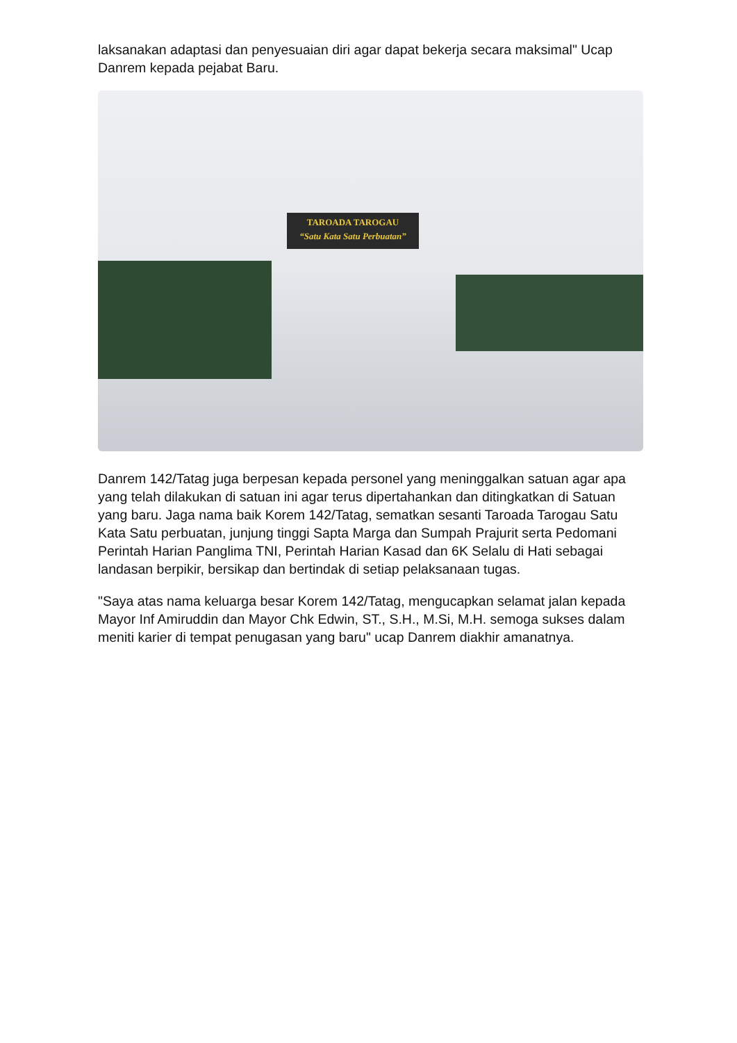laksanakan adaptasi dan penyesuaian diri agar dapat bekerja secara maksimal" Ucap Danrem kepada pejabat Baru.
TAROADA TAROGAU
“Satu Kata Satu Perbuatan”
Danrem 142/Tatag juga berpesan kepada personel yang meninggalkan satuan agar apa yang telah dilakukan di satuan ini agar terus dipertahankan dan ditingkatkan di Satuan yang baru. Jaga nama baik Korem 142/Tatag, sematkan sesanti Taroada Tarogau Satu Kata Satu perbuatan, junjung tinggi Sapta Marga dan Sumpah Prajurit serta Pedomani Perintah Harian Panglima TNI, Perintah Harian Kasad dan 6K Selalu di Hati sebagai landasan berpikir, bersikap dan bertindak di setiap pelaksanaan tugas.
"Saya atas nama keluarga besar Korem 142/Tatag, mengucapkan selamat jalan kepada Mayor Inf Amiruddin dan Mayor Chk Edwin, ST., S.H., M.Si, M.H. semoga sukses dalam meniti karier di tempat penugasan yang baru" ucap Danrem diakhir amanatnya.